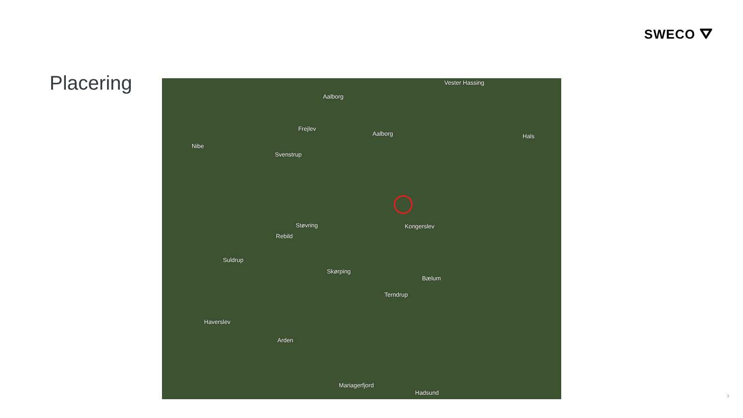SWECO ⛛
Placering
Vester Hassing
Aalborg
Frejlev
Aalborg Hals
Nibe
Svenstrup
Støvring Kongerslev
Rebild
Suldrup
Skørping
Bælum
Terndrup
Haverslev
Arden
Mariagerfjord
Hadsund
3